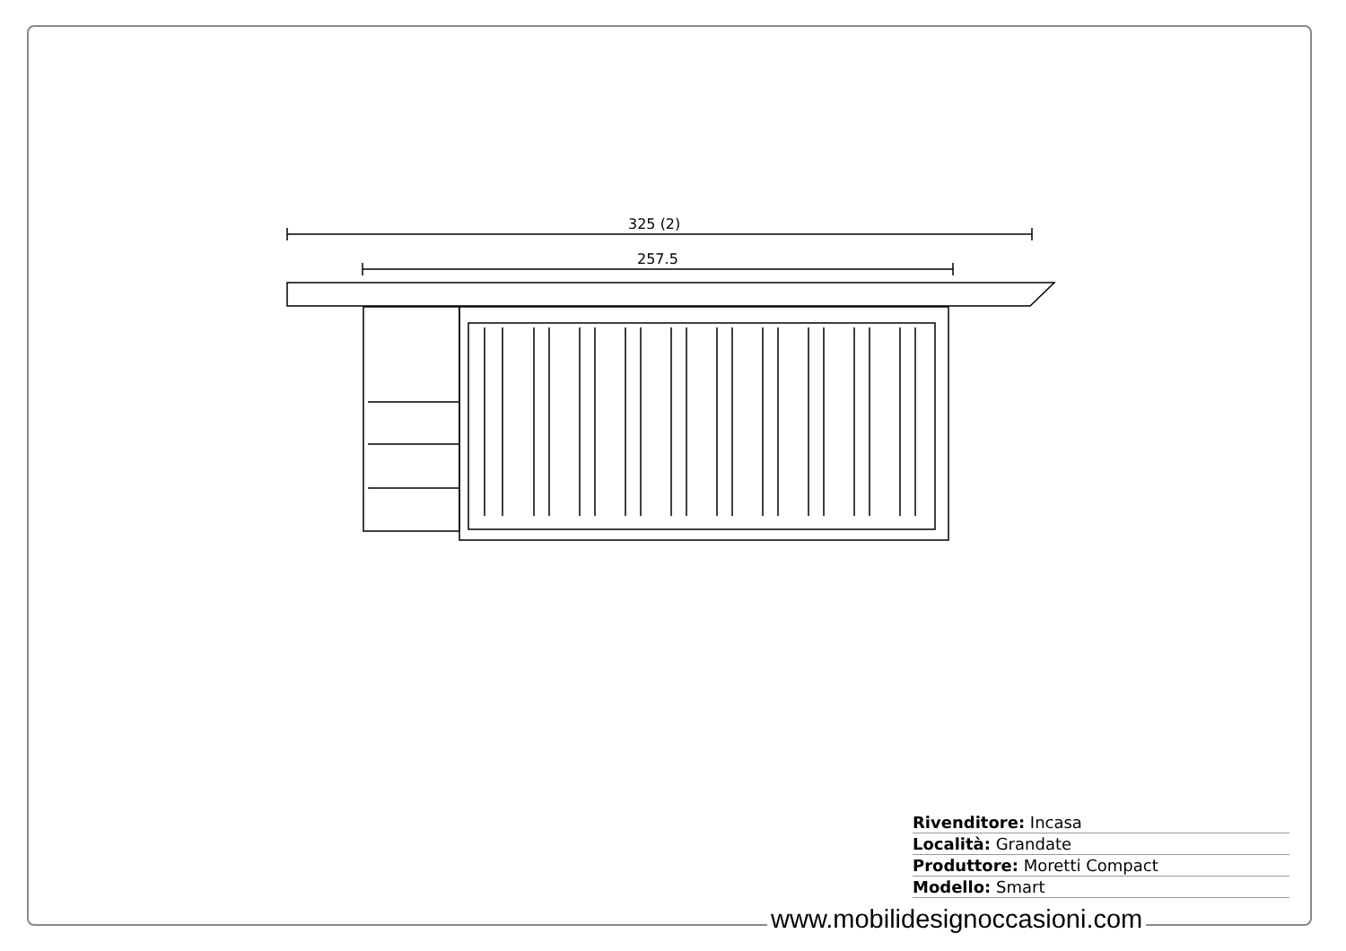325 (2)
257.5
Rivenditore: Incasa
Località: Grandate
Produttore: Moretti Compact
Modello: Smart
www.mobilidesignoccasioni.com